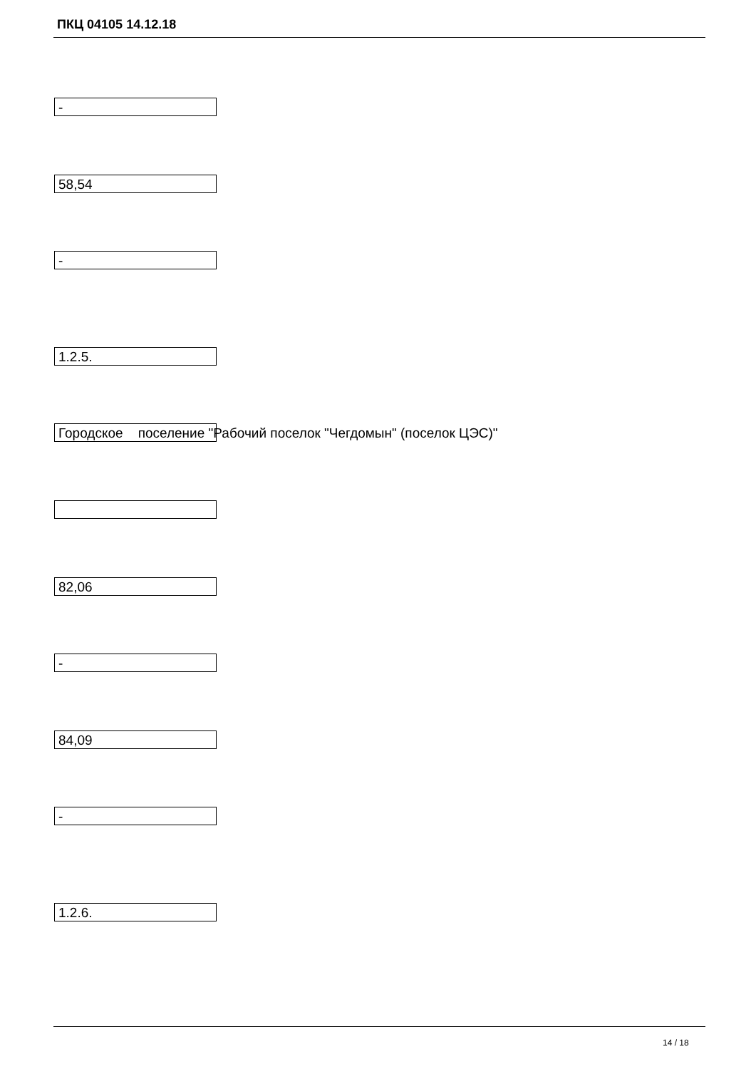ПКЦ 04105 14.12.18
-
58,54
-
1.2.5.
Городское поселение "Рабочий поселок "Чегдомын" (поселок ЦЭС)"
82,06
-
84,09
-
1.2.6.
14 / 18